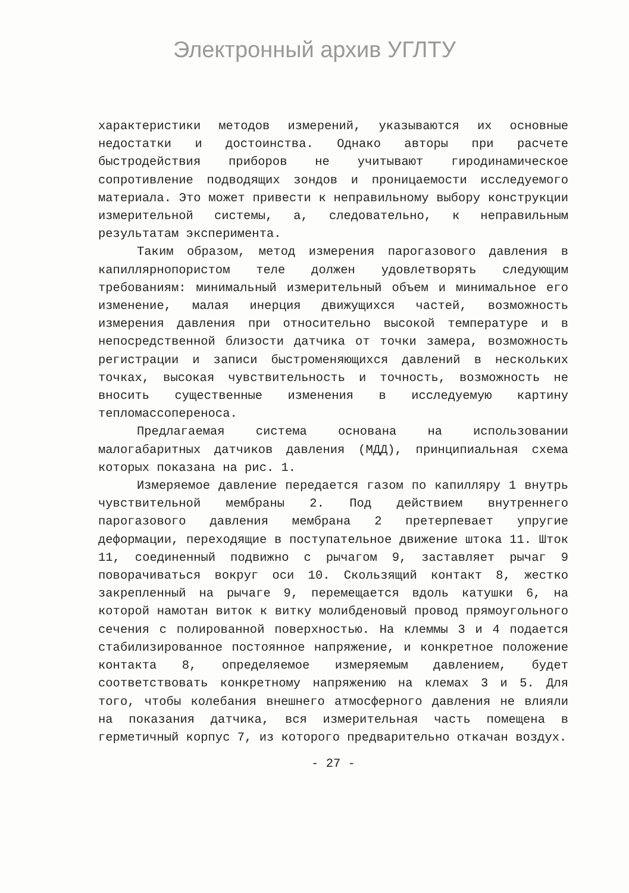Электронный архив УГЛТУ
характеристики методов измерений, указываются их основные недостатки и достоинства. Однако авторы при расчете быстродействия приборов не учитывают гиродинамическое сопротивление подводящих зондов и проницаемости исследуемого материала. Это может привести к неправильному выбору конструкции измерительной системы, а, следовательно, к неправильным результатам эксперимента.
Таким образом, метод измерения парогазового давления в капиллярнопористом теле должен удовлетворять следующим требованиям: минимальный измерительный объем и минимальное его изменение, малая инерция движущихся частей, возможность измерения давления при относительно высокой температуре и в непосредственной близости датчика от точки замера, возможность регистрации и записи быстроменяющихся давлений в нескольких точках, высокая чувствительность и точность, возможность не вносить существенные изменения в исследуемую картину тепломассопереноса.
Предлагаемая система основана на использовании малогабаритных датчиков давления (МДД), принципиальная схема которых показана на рис. 1.
Измеряемое давление передается газом по капилляру 1 внутрь чувствительной мембраны 2. Под действием внутреннего парогазового давления мембрана 2 претерпевает упругие деформации, переходящие в поступательное движение штока 11. Шток 11, соединенный подвижно с рычагом 9, заставляет рычаг 9 поворачиваться вокруг оси 10. Скользящий контакт 8, жестко закрепленный на рычаге 9, перемещается вдоль катушки 6, на которой намотан виток к витку молибденовый провод прямоугольного сечения с полированной поверхностью. На клеммы 3 и 4 подается стабилизированное постоянное напряжение, и конкретное положение контакта 8, определяемое измеряемым давлением, будет соответствовать конкретному напряжению на клемах 3 и 5. Для того, чтобы колебания внешнего атмосферного давления не влияли на показания датчика, вся измерительная часть помещена в герметичный корпус 7, из которого предварительно откачан воздух.
- 27 -